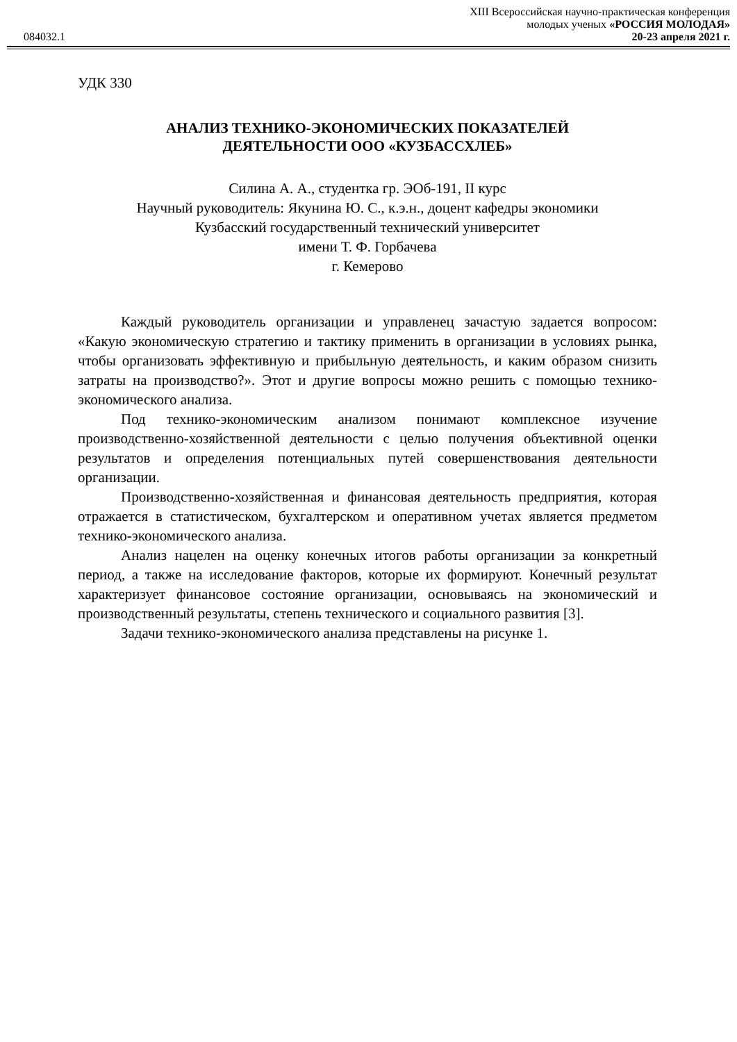XIII Всероссийская научно-практическая конференция
молодых ученых «РОССИЯ МОЛОДАЯ»
084032.1 20-23 апреля 2021 г.
УДК 330
АНАЛИЗ ТЕХНИКО-ЭКОНОМИЧЕСКИХ ПОКАЗАТЕЛЕЙ
ДЕЯТЕЛЬНОСТИ ООО «КУЗБАССХЛЕБ»
Силина А. А., студентка гр. ЭОб-191, II курс
Научный руководитель: Якунина Ю. С., к.э.н., доцент кафедры экономики
Кузбасский государственный технический университет
имени Т. Ф. Горбачева
г. Кемерово
Каждый руководитель организации и управленец зачастую задается вопросом: «Какую экономическую стратегию и тактику применить в организации в условиях рынка, чтобы организовать эффективную и прибыльную деятельность, и каким образом снизить затраты на производство?». Этот и другие вопросы можно решить с помощью технико-экономического анализа.
Под технико-экономическим анализом понимают комплексное изучение производственно-хозяйственной деятельности с целью получения объективной оценки результатов и определения потенциальных путей совершенствования деятельности организации.
Производственно-хозяйственная и финансовая деятельность предприятия, которая отражается в статистическом, бухгалтерском и оперативном учетах является предметом технико-экономического анализа.
Анализ нацелен на оценку конечных итогов работы организации за конкретный период, а также на исследование факторов, которые их формируют. Конечный результат характеризует финансовое состояние организации, основываясь на экономический и производственный результаты, степень технического и социального развития [3].
Задачи технико-экономического анализа представлены на рисунке 1.